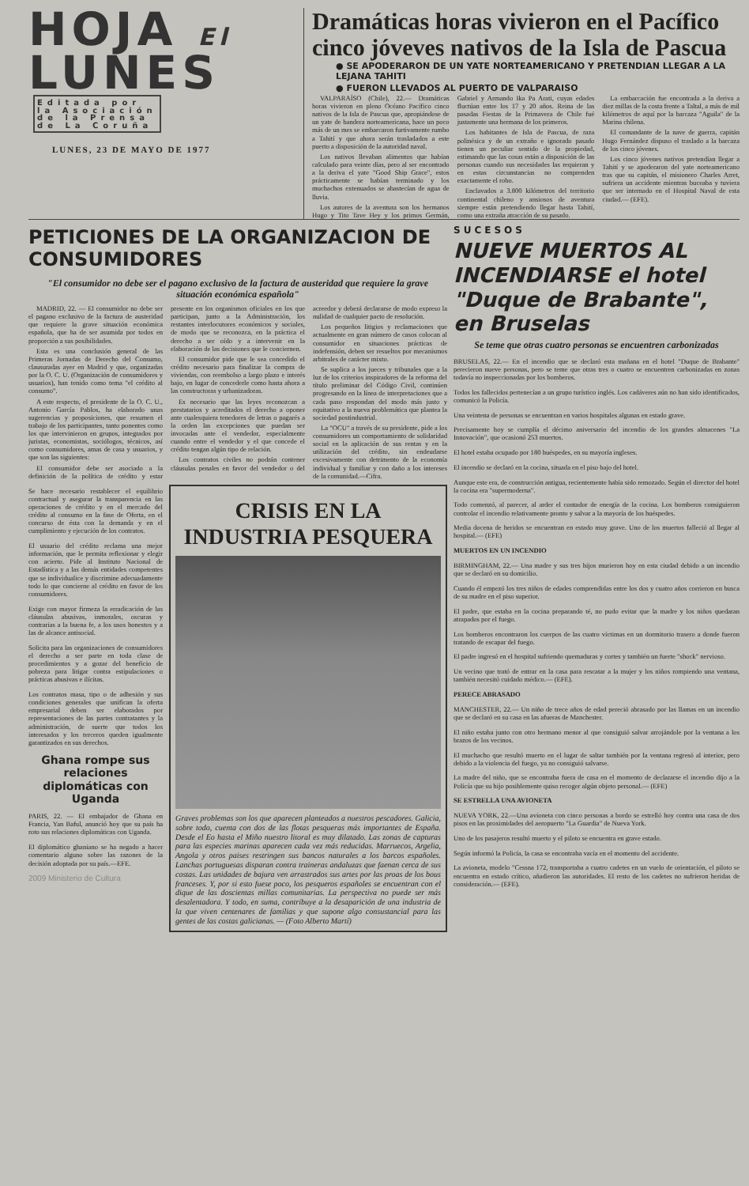HOJA El
LUNES Editada por
la Asociación
de la Prensa
de La Coruña
LUNES, 23 DE MAYO DE 1977
Dramáticas horas vivieron en el Pacífico cinco jóveves nativos de la Isla de Pascua
● SE APODERARON DE UN YATE NORTEAMERICANO Y PRETENDIAN LLEGAR A LA LEJANA TAHITI
● FUERON LLEVADOS AL PUERTO DE VALPARAISO
VALPARAÍSO (Chile), 22.— Dramáticas horas vivieron en pleno Océano Pacífico cinco nativos de la Isla de Pascua que, apropiándose de un yate de bandera norteamericana, hace un poco más de un mes se embarcaron furtivamente rumbo a Tahití y que ahora serán trasladados a este puerto a disposición de la autoridad naval.
Los nativos llevaban alimentos que habían calculado para veinte días, pero al ser encontrado a la deriva el yate "Good Ship Grace", estos prácticamente se habían terminado y los muchachos extenuados se abastecían de agua de lluvia.
Los autores de la aventura son los hermanos Hugo y Tito Tave Hey y los primos Germán, Gabriel y Armando Ika Pa Arati, cuyas edades fluctúan entre los 17 y 20 años. Reina de las pasadas Fiestas de la Primavera de Chile fué justamente una hermana de los primeros.
Los habitantes de Isla de Pascua, de raza polinésica y de un extraño e ignorado pasado tienen un peculiar sentido de la propiedad, estimando que las cosas están a disposición de las personas cuando sus necesidades las requieran y en estas circunstancias no comprenden exactamente el robo.
Enclavados a 3.800 kilómetros del territorio continental chileno y ansiosos de aventura siempre están pretendiendo llegar hasta Tahití, como una extraña atracción de su pasado.
La embarcación fue encontrada a la deriva a diez millas de la costa frente a Taltal, a más de mil kilómetros de aquí por la barcaza "Aguila" de la Marina chilena.
El comandante de la nave de guerra, capitán Hugo Fernández dispuso el traslado a la barcaza de los cinco jóvenes.
Los cinco jóvenes nativos pretendían llegar a Tahití y se apoderaron del yate norteamericano tras que su capitán, el misionero Charles Arret, sufriera un accidente mientras buceaba y tuviera que ser internado en el Hospital Naval de esta ciudad.— (EFE).
PETICIONES DE LA ORGANIZACION DE CONSUMIDORES
"El consumidor no debe ser el pagano exclusivo de la factura de austeridad que requiere la grave situación económica española"
MADRID, 22. — El consumidor no debe ser el pagano exclusivo de la factura de austeridad que requiere la grave situación económica española, que ha de ser asumida por todos en proporción a sus posibilidades.
Esta es una conclusión general de las Primeras Jornadas de Derecho del Consumo, clausuradas ayer en Madrid y que, organizadas por la O. C. U. (Organización de consumidores y usuarios), han tenido como tema "el crédito al consumo".
A este respecto, el presidente de la O. C. U., Antonio García Pablos, ha elaborado unas sugerencias y proposiciones, que resumen el trabajo de los participantes, tanto ponentes como los que intervinieron en grupos, integrados por juristas, economistas, sociólogos, técnicos, así como consumidores, amas de casa y usuarios, y que son las siguientes:
El consumidor debe ser asociado a la definición de la política de crédito y estar presente en los organismos oficiales en los que participan, junto a la Administración, los restantes interlocutores económicos y sociales, de modo que se reconozca, en la práctica el derecho a ser oído y a intervenir en la elaboración de las decisiones que le conciernen.
El consumidor pide que le sea concedido el crédito necesario para finalizar la compra de viviendas, con reembolso a largo plazo e interés bajo, en lugar de concederle como hasta ahora a las constructoras y urbanizadoras.
Es necesario que las leyes reconozcan a prestatarios y acreditados el derecho a oponer ante cualesquiera tenedores de letras o pagarés a la orden las excepciones que puedan ser invocadas ante el vendedor, especialmente cuando entre el vendedor y el que concede el crédito tengan algún tipo de relación.
Los contratos civiles no podrán contener cláusulas penales en favor del vendedor o del acreedor y deberá declararse de modo expreso la nulidad de cualquier pacto de resolución.
Los pequeños litigios y reclamaciones que actualmente en gran número de casos colocan al consumidor en situaciones prácticas de indefensión, deben ser resueltos por mecanismos arbitrales de carácter mixto.
Se suplica a los jueces y tribunales que a la luz de los criterios inspiradores de la reforma del título preliminar del Código Civil, continúen progresando en la línea de interpretaciones que a cada paso respondan del modo más justo y equitativo a la nueva problemática que plantea la sociedad postindustrial.
La "OCU" a través de su presidente, pide a los consumidores un comportamiento de solidaridad social en la aplicación de sus rentas y en la utilización del crédito, sin endeudarse excesivamente con detrimento de la economía individual y familiar y con daño a los intereses de la comunidad.—Cifra.
Se hace necesario restablecer el equilibrio contractual y asegurar la transparencia en las operaciones de crédito y en el mercado del crédito al consumo en la fase de Oferta, en el concurso de ésta con la demanda y en el cumplimiento y ejecución de los contratos.
El usuario del crédito reclama una mejor información, que le permita reflexionar y elegir con acierto. Pide al Instituto Nacional de Estadística y a las demás entidades competentes que se individualice y discrimine adecuadamente todo lo que concierne al crédito en favor de los consumidores.
Exige con mayor firmeza la erradicación de las cláusulas abusivas, inmorales, oscuras y contrarias a la buena fe, a los usos honestos y a las de alcance antisocial.
Solicita para las organizaciones de consumidores el derecho a ser parte en toda clase de procedimientos y a gozar del beneficio de pobreza para litigar contra estipulaciones o prácticas abusivas e ilícitas.
Los contratos masa, tipo o de adhesión y sus condiciones generales que unifican la oferta empresarial deben ser elaborados por representaciones de las partes contratantes y la administración, de suerte que todos los interesados y los terceros queden igualmente garantizados en sus derechos.
Ghana rompe sus relaciones diplomáticas con Uganda
PARIS, 22. — El embajador de Ghana en Francia, Yan Baful, anunció hoy que su país ha roto sus relaciones diplomáticas con Uganda.
El diplomático ghaniano se ha negado a hacer comentario alguno sobre las razones de la decisión adoptada por su país.—EFE.
2009 Ministerio de Cultura
CRISIS EN LA INDUSTRIA PESQUERA
Graves problemas son los que aparecen planteados a nuestros pescadores. Galicia, sobre todo, cuenta con dos de las flotas pesqueras más importantes de España. Desde el Eo hasta el Miño nuestro litoral es muy dilatado. Las zonas de capturas para las especies marinas aparecen cada vez más reducidas. Marruecos, Argelia, Angola y otros paises restringen sus bancos naturales a los barcos españoles. Lanchas portuguesas disparan contra traineras andaluzas que faenan cerca de sus costas. Las unidades de bajura ven arrastrados sus artes por las proas de los bous franceses. Y, por si esto fuese poco, los pesqueros españoles se encuentran con el dique de las doscientas millas comunitarias. La perspectiva no puede ser más desalentadora. Y todo, en suma, contribuye a la desaparición de una industria de la que viven centenares de familias y que supone algo consustancial para las gentes de las costas galicianas. — (Foto Alberto Martí)
SUCESOS
NUEVE MUERTOS AL INCENDIARSE el hotel "Duque de Brabante", en Bruselas
Se teme que otras cuatro personas se encuentren carbonizadas
BRUSELAS, 22.— En el incendio que se declaró esta mañana en el hotel "Duque de Brabante" perecieron nueve personas, pero se teme que otras tres o cuatro se encuentren carbonizadas en zonas todavía no inspeccionadas por los bomberos.
Todos los fallecidos pertenecían a un grupo turístico inglés. Los cadáveres aún no han sido identificados, comunicó la Policía.
Una veintena de personas se encuentran en varios hospitales algunas en estado grave.
Precisamente hoy se cumplía el décimo aniversario del incendio de los grandes almacenes "La Innovación", que ocasionó 253 muertos.
El hotel estaba ocupado por 180 huéspedes, en su mayoría ingleses.
El incendio se declaró en la cocina, situada en el piso bajo del hotel.
Aunque este era, de construcción antigua, recientemente había sido remozado. Según el director del hotel la cocina era "supermoderna".
Todo comenzó, al parecer, al arder el contador de energía de la cocina. Los bomberos consiguieron controlar el incendio relativamente pronto y salvar a la mayoría de los huéspedes.
Media docena de heridos se encuentran en estado muy grave. Uno de los muertos falleció al llegar al hospital.— (EFE)
MUERTOS EN UN INCENDIO
BIRMINGHAM, 22.— Una madre y sus tres hijos murieron hoy en esta ciudad debido a un incendio que se declaró en su domicilio.
Cuando él empezó los tres niños de edades comprendidas entre los dos y cuatro años corrieron en busca de su madre en el piso superior.
El padre, que estaba en la cocina preparando té, no pudo evitar que la madre y los niños quedaran atrapados por el fuego.
Los bomberos encontraron los cuerpos de las cuatro víctimas en un dormitorio trasero a donde fueron tratando de escapar del fuego.
El padre ingresó en el hospital sufriendo quemaduras y cortes y también un fuerte "shock" nervioso.
Un vecino que trató de entrar en la casa para rescatar a la mujer y los niños rompiendo una ventana, también necesitó cuidado médico.— (EFE).
PERECE ABRASADO
MANCHESTER, 22.— Un niño de trece años de edad pereció abrasado por las llamas en un incendio que se declaró en su casa en las afueras de Manchester.
El niño estaba junto con otro hermano menor al que consiguió salvar arrojándole por la ventana a los brazos de los vecinos.
El muchacho que resultó muerto en el lugar de saltar también por la ventana regresó al interior, pero debido a la violencia del fuego, ya no consiguió salvarse.
La madre del niño, que se encontraba fuera de casa en el momento de declararse el incendio dijo a la Policía que su hijo posiblemente quiso recoger algún objeto personal.— (EFE)
SE ESTRELLA UNA AVIONETA
NUEVA YORK, 22.—Una avioneta con cinco personas a bordo se estrelló hoy contra una casa de dos pisos en las proximidades del aeropuerto "La Guardia" de Nueva York.
Uno de los pasajeros resultó muerto y el piloto se encuentra en grave estado.
Según informó la Policía, la casa se encontraba vacía en el momento del accidente.
La avioneta, modelo "Cessna 172, transportaba a cuatro cadetes en un vuelo de orientación, el piloto se encuentra en estado crítico, añadieron las autoridades. El resto de los cadetes no sufrieron heridas de consideración.— (EFE).